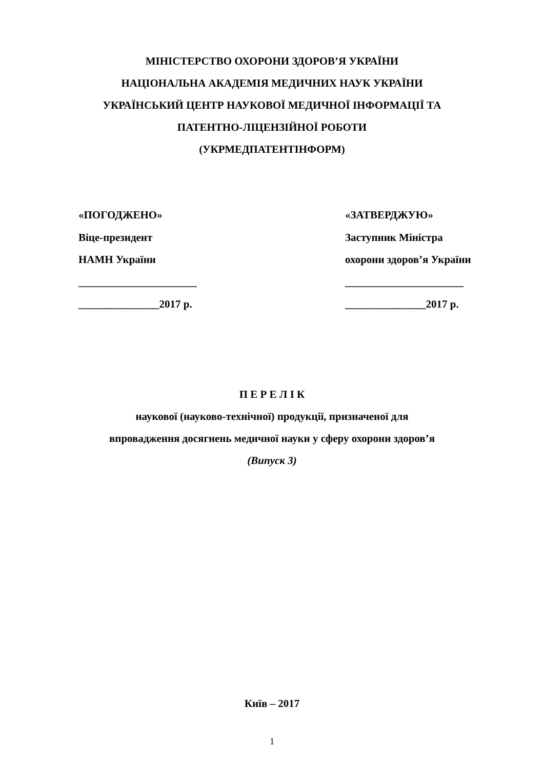МІНІСТЕРСТВО ОХОРОНИ ЗДОРОВʼЯ УКРАЇНИ
НАЦІОНАЛЬНА АКАДЕМІЯ МЕДИЧНИХ НАУК УКРАЇНИ
УКРАЇНСЬКИЙ ЦЕНТР НАУКОВОЇ МЕДИЧНОЇ ІНФОРМАЦІЇ ТА
ПАТЕНТНО-ЛІЦЕНЗІЙНОЇ РОБОТИ
(УКРМЕДПАТЕНТІНФОРМ)
«ПОГОДЖЕНО»
Віце-президент
НАМН України
______________________
_______________2017 р.
«ЗАТВЕРДЖУЮ»
Заступник Міністра
охорони здоровʼя України
______________________
_______________2017 р.
П Е Р Е Л І К
наукової (науково-технічної) продукції, призначеної для
впровадження досягнень медичної науки у сферу охорони здоровʼя
(Випуск 3)
Київ – 2017
1